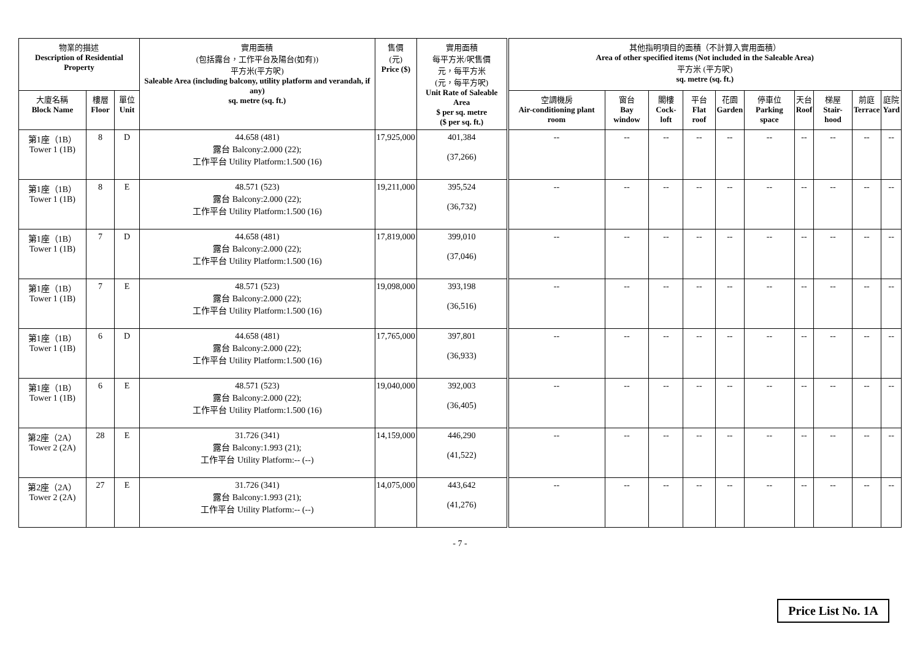| 物業的描述 Description of Residential Property | | | 實用面積 (包括露台，工作平台及陽台(如有)) 平方米(平方呎) Saleable Area (including balcony, utility platform and verandah, if any) sq. metre (sq. ft.) | 售價 (元) Price ($) | 實用面積 每平方米/呎售價 元，每平方米 (元，每平方呎) Unit Rate of Saleable Area $ per sq. metre ($ per sq. ft.) | 其他指明項目的面積（不計算入實用面積） Area of other specified items (Not included in the Saleable Area) 平方米 (平方呎) sq. metre (sq. ft.) | | | | | | | | | |
| --- | --- | --- | --- | --- | --- | --- | --- | --- | --- | --- | --- | --- | --- | --- | --- |
| 大廈名稱 Block Name | 樓層 Floor | 單位 Unit | | | | 空調機房 Air-conditioning plant room | 窗台 Bay window | 閣樓 Cock-loft | 平台 Flat roof | 花園 Garden | 停車位 Parking space | 天台 Roof | 梯屋 Stair-hood | 前庭 Terrace | 庭院 Yard |
| 第1座（1B） Tower 1 (1B) | 8 | D | 44.658 (481) 露台 Balcony:2.000 (22); 工作平台 Utility Platform:1.500 (16) | 17,925,000 | 401,384 (37,266) | -- | -- | -- | -- | -- | -- | -- | -- | -- | -- |
| 第1座（1B） Tower 1 (1B) | 8 | E | 48.571 (523) 露台 Balcony:2.000 (22); 工作平台 Utility Platform:1.500 (16) | 19,211,000 | 395,524 (36,732) | -- | -- | -- | -- | -- | -- | -- | -- | -- | -- |
| 第1座（1B） Tower 1 (1B) | 7 | D | 44.658 (481) 露台 Balcony:2.000 (22); 工作平台 Utility Platform:1.500 (16) | 17,819,000 | 399,010 (37,046) | -- | -- | -- | -- | -- | -- | -- | -- | -- | -- |
| 第1座（1B） Tower 1 (1B) | 7 | E | 48.571 (523) 露台 Balcony:2.000 (22); 工作平台 Utility Platform:1.500 (16) | 19,098,000 | 393,198 (36,516) | -- | -- | -- | -- | -- | -- | -- | -- | -- | -- |
| 第1座（1B） Tower 1 (1B) | 6 | D | 44.658 (481) 露台 Balcony:2.000 (22); 工作平台 Utility Platform:1.500 (16) | 17,765,000 | 397,801 (36,933) | -- | -- | -- | -- | -- | -- | -- | -- | -- | -- |
| 第1座（1B） Tower 1 (1B) | 6 | E | 48.571 (523) 露台 Balcony:2.000 (22); 工作平台 Utility Platform:1.500 (16) | 19,040,000 | 392,003 (36,405) | -- | -- | -- | -- | -- | -- | -- | -- | -- | -- |
| 第2座（2A） Tower 2 (2A) | 28 | E | 31.726 (341) 露台 Balcony:1.993 (21); 工作平台 Utility Platform:-- (--) | 14,159,000 | 446,290 (41,522) | -- | -- | -- | -- | -- | -- | -- | -- | -- | -- |
| 第2座（2A） Tower 2 (2A) | 27 | E | 31.726 (341) 露台 Balcony:1.993 (21); 工作平台 Utility Platform:-- (--) | 14,075,000 | 443,642 (41,276) | -- | -- | -- | -- | -- | -- | -- | -- | -- | -- |
- 7 -
Price List No. 1A